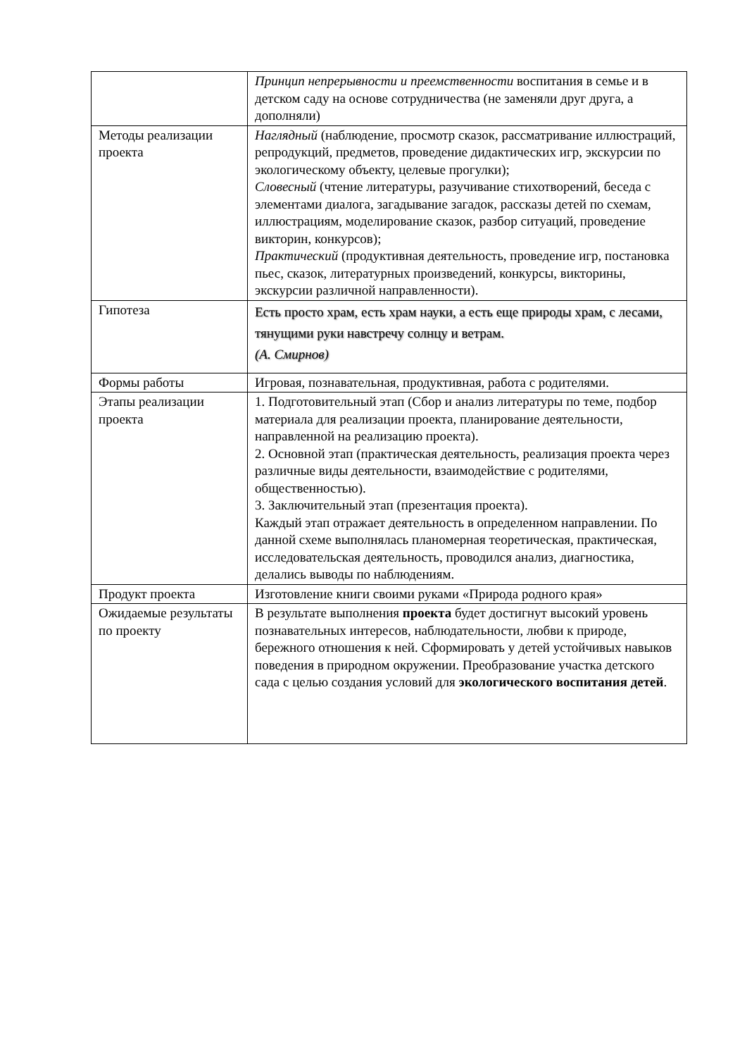| | Принцип непрерывности и преемственности воспитания в семье и в детском саду на основе сотрудничества (не заменяли друг друга, а дополняли) |
| Методы реализации проекта | Наглядный (наблюдение, просмотр сказок, рассматривание иллюстраций, репродукций, предметов, проведение дидактических игр, экскурсии по экологическому объекту, целевые прогулки); Словесный (чтение литературы, разучивание стихотворений, беседа с элементами диалога, загадывание загадок, рассказы детей по схемам, иллюстрациям, моделирование сказок, разбор ситуаций, проведение викторин, конкурсов); Практический (продуктивная деятельность, проведение игр, постановка пьес, сказок, литературных произведений, конкурсы, викторины, экскурсии различной направленности). |
| Гипотеза | Есть просто храм, есть храм науки, а есть еще природы храм, с лесами, тянущими руки навстречу солнцу и ветрам. (А. Смирнов) |
| Формы работы | Игровая, познавательная, продуктивная, работа с родителями. |
| Этапы реализации проекта | 1. Подготовительный этап (Сбор и анализ литературы по теме, подбор материала для реализации проекта, планирование деятельности, направленной на реализацию проекта). 2. Основной этап (практическая деятельность, реализация проекта через различные виды деятельности, взаимодействие с родителями, общественностью). 3. Заключительный этап (презентация проекта). Каждый этап отражает деятельность в определенном направлении. По данной схеме выполнялась планомерная теоретическая, практическая, исследовательская деятельность, проводился анализ, диагностика, делались выводы по наблюдениям. |
| Продукт проекта | Изготовление книги своими руками «Природа родного края» |
| Ожидаемые результаты по проекту | В результате выполнения проекта будет достигнут высокий уровень познавательных интересов, наблюдательности, любви к природе, бережного отношения к ней. Сформировать у детей устойчивых навыков поведения в природном окружении. Преобразование участка детского сада с целью создания условий для экологического воспитания детей . |